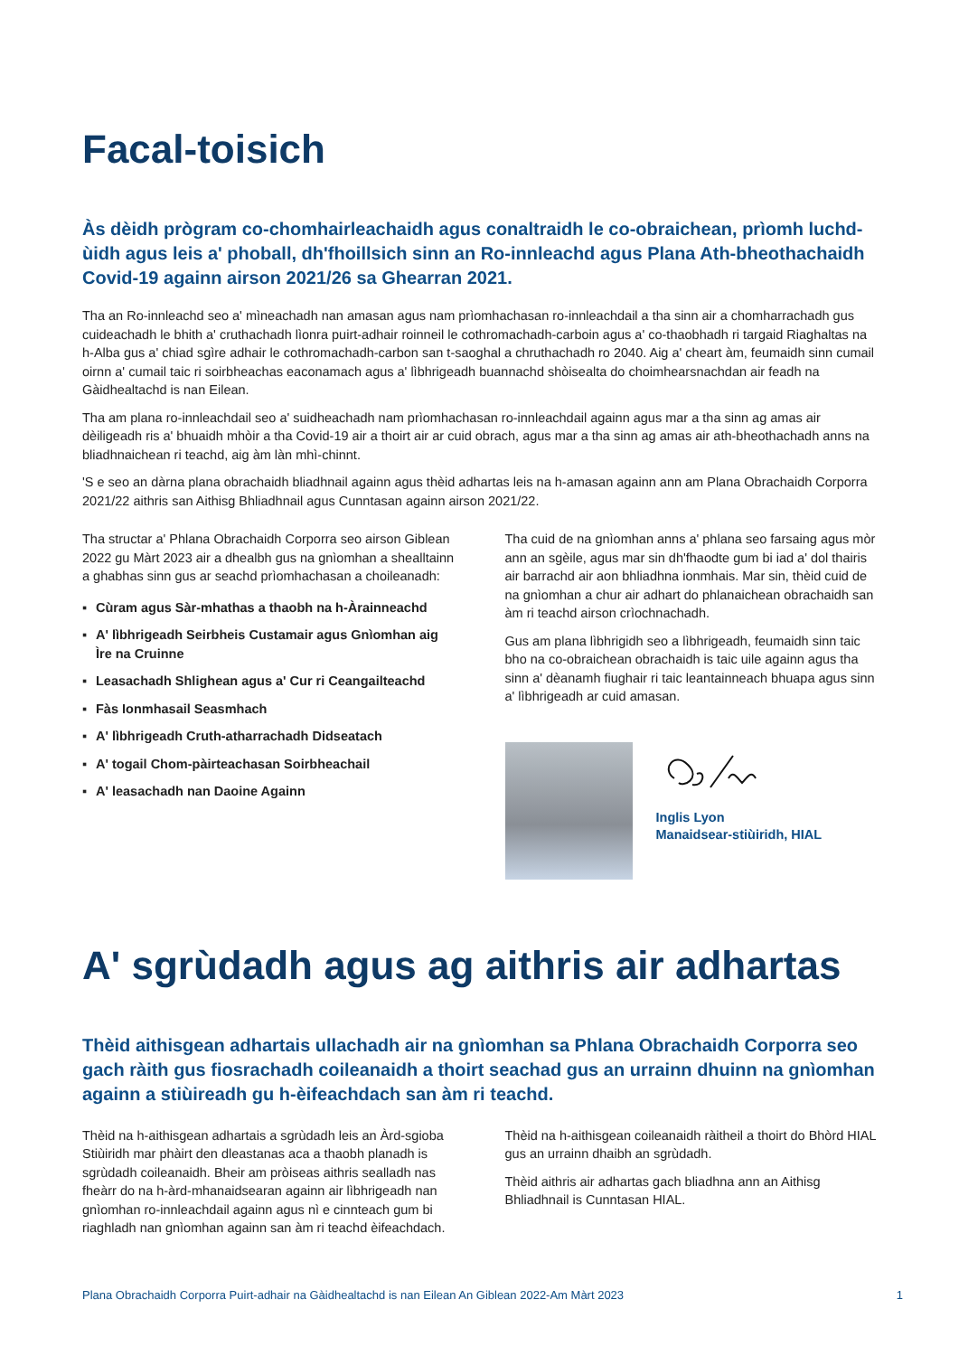Facal-toisich
Às dèidh prògram co-chomhairleachaidh agus conaltraidh le co-obraichean, prìomh luchd-ùidh agus leis a' phoball, dh'fhoillsich sinn an Ro-innleachd agus Plana Ath-bheothachaidh Covid-19 againn airson 2021/26 sa Ghearran 2021.
Tha an Ro-innleachd seo a' mìneachadh nan amasan agus nam prìomhachasan ro-innleachdail a tha sinn air a chomharrachadh gus cuideachadh le bhith a' cruthachadh lìonra puirt-adhair roinneil le cothromachadh-carboin agus a' co-thaobhadh ri targaid Riaghaltas na h-Alba gus a' chiad sgìre adhair le cothromachadh-carbon san t-saoghal a chruthachadh ro 2040. Aig a' cheart àm, feumaidh sinn cumail oirnn a' cumail taic ri soirbheachas eaconamach agus a' lìbhrigeadh buannachd shòisealta do choimhearsnachdan air feadh na Gàidhealtachd is nan Eilean.
Tha am plana ro-innleachdail seo a' suidheachadh nam prìomhachasan ro-innleachdail againn agus mar a tha sinn ag amas air dèiligeadh ris a' bhuaidh mhòir a tha Covid-19 air a thoirt air ar cuid obrach, agus mar a tha sinn ag amas air ath-bheothachadh anns na bliadhnaichean ri teachd, aig àm làn mhì-chinnt.
'S e seo an dàrna plana obrachaidh bliadhnail againn agus thèid adhartas leis na h-amasan againn ann am Plana Obrachaidh Corporra 2021/22 aithris san Aithisg Bhliadhnail agus Cunntasan againn airson 2021/22.
Tha structar a' Phlana Obrachaidh Corporra seo airson Giblean 2022 gu Màrt 2023 air a dhealbh gus na gnìomhan a shealltainn a ghabhas sinn gus ar seachd prìomhachasan a choileanadh:
▪ Cùram agus Sàr-mhathas a thaobh na h-Àrainneachd
▪ A' lìbhrigeadh Seirbheis Custamair agus Gnìomhan aig Ìre na Cruinne
▪ Leasachadh Shlighean agus a' Cur ri Ceangailteachd
▪ Fàs Ionmhasail Seasmhach
▪ A' lìbhrigeadh Cruth-atharrachadh Didseatach
▪ A' togail Chom-pàirteachasan Soirbheachail
▪ A' leasachadh nan Daoine Againn
Tha cuid de na gnìomhan anns a' phlana seo farsaing agus mòr ann an sgèile, agus mar sin dh'fhaodte gum bi iad a' dol thairis air barrachd air aon bhliadhna ionmhais. Mar sin, thèid cuid de na gnìomhan a chur air adhart do phlanaichean obrachaidh san àm ri teachd airson crìochnachadh.
Gus am plana lìbhrigidh seo a lìbhrigeadh, feumaidh sinn taic bho na co-obraichean obrachaidh is taic uile againn agus tha sinn a' dèanamh fiughair ri taic leantainneach bhuapa agus sinn a' lìbhrigeadh ar cuid amasan.
Inglis Lyon
Manaidsear-stiùiridh, HIAL
A' sgrùdadh agus ag aithris air adhartas
Thèid aithisgean adhartais ullachadh air na gnìomhan sa Phlana Obrachaidh Corporra seo gach ràith gus fiosrachadh coileanaidh a thoirt seachad gus an urrainn dhuinn na gnìomhan againn a stiùireadh gu h-èifeachdach san àm ri teachd.
Thèid na h-aithisgean adhartais a sgrùdadh leis an Àrd-sgioba Stiùiridh mar phàirt den dleastanas aca a thaobh planadh is sgrùdadh coileanaidh. Bheir am pròiseas aithris sealladh nas fheàrr do na h-àrd-mhanaidsearan againn air lìbhrigeadh nan gnìomhan ro-innleachdail againn agus nì e cinnteach gum bi riaghladh nan gnìomhan againn san àm ri teachd èifeachdach.
Thèid na h-aithisgean coileanaidh ràitheil a thoirt do Bhòrd HIAL gus an urrainn dhaibh an sgrùdadh.
Thèid aithris air adhartas gach bliadhna ann an Aithisg Bhliadhnail is Cunntasan HIAL.
Plana Obrachaidh Corporra Puirt-adhair na Gàidhealtachd is nan Eilean An Giblean 2022-Am Màrt 2023 1